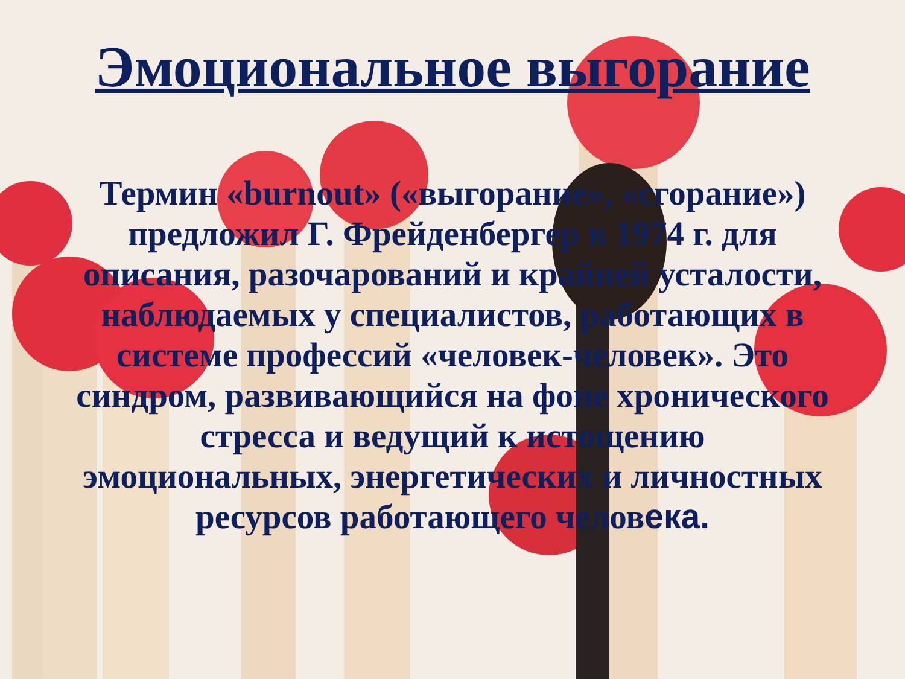Эмоциональное выгорание
Термин «burnout» («выгорание», «сгорание») предложил Г. Фрейденбергер в 1974 г. для описания, разочарований и крайней усталости, наблюдаемых у специалистов, работающих в системе профессий «человек-человек». Это синдром, развивающийся на фоне хронического стресса и ведущий к истощению эмоциональных, энергетических и личностных ресурсов работающего человека.